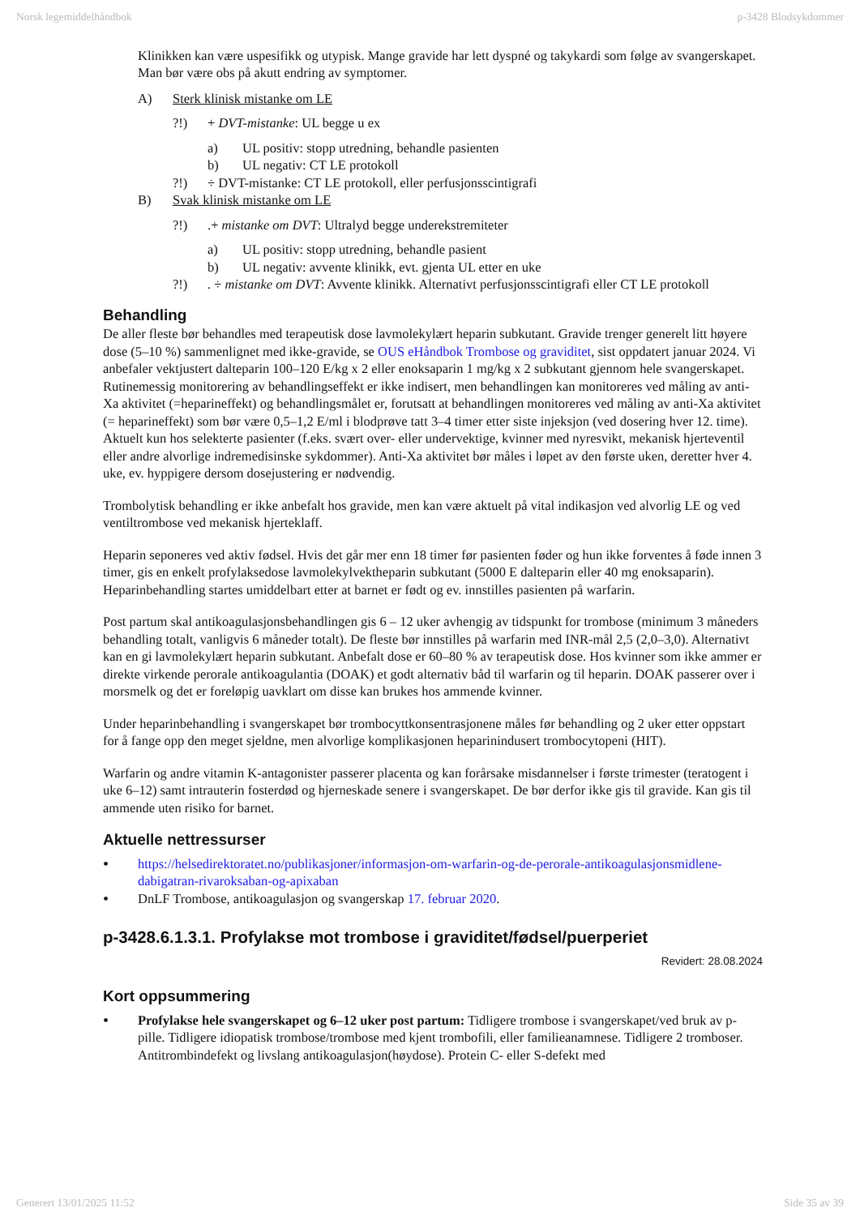Norsk legemiddelhåndbok p-3428 Blodsykdommer
Klinikken kan være uspesifikk og utypisk. Mange gravide har lett dyspné og takykardi som følge av svangerskapet. Man bør være obs på akutt endring av symptomer.
A) Sterk klinisk mistanke om LE
?!) + DVT-mistanke: UL begge u ex
a) UL positiv: stopp utredning, behandle pasienten
b) UL negativ: CT LE protokoll
?!) ÷ DVT-mistanke: CT LE protokoll, eller perfusjonsscintigrafi
B) Svak klinisk mistanke om LE
?!).+ mistanke om DVT: Ultralyd begge underekstremiteter
a) UL positiv: stopp utredning, behandle pasient
b) UL negativ: avvente klinikk, evt. gjenta UL etter en uke
?!). ÷ mistanke om DVT: Avvente klinikk. Alternativt perfusjonsscintigrafi eller CT LE protokoll
Behandling
De aller fleste bør behandles med terapeutisk dose lavmolekylært heparin subkutant. Gravide trenger generelt litt høyere dose (5–10 %) sammenlignet med ikke-gravide, se OUS eHåndbok Trombose og graviditet, sist oppdatert januar 2024. Vi anbefaler vektjustert dalteparin 100–120 E/kg x 2 eller enoksaparin 1 mg/kg x 2 subkutant gjennom hele svangerskapet. Rutinemessig monitorering av behandlingseffekt er ikke indisert, men behandlingen kan monitoreres ved måling av anti-Xa aktivitet (=heparineffekt) og behandlingsmålet er, forutsatt at behandlingen monitoreres ved måling av anti-Xa aktivitet (= heparineffekt) som bør være 0,5–1,2 E/ml i blodprøve tatt 3–4 timer etter siste injeksjon (ved dosering hver 12. time). Aktuelt kun hos selekterte pasienter (f.eks. svært over- eller undervektige, kvinner med nyresvikt, mekanisk hjerteventil eller andre alvorlige indremedisinske sykdommer). Anti-Xa aktivitet bør måles i løpet av den første uken, deretter hver 4. uke, ev. hyppigere dersom dosejustering er nødvendig.
Trombolytisk behandling er ikke anbefalt hos gravide, men kan være aktuelt på vital indikasjon ved alvorlig LE og ved ventiltrombose ved mekanisk hjerteklaff.
Heparin seponeres ved aktiv fødsel. Hvis det går mer enn 18 timer før pasienten føder og hun ikke forventes å føde innen 3 timer, gis en enkelt profylaksedose lavmolekylvektheparin subkutant (5000 E dalteparin eller 40 mg enoksaparin). Heparinbehandling startes umiddelbart etter at barnet er født og ev. innstilles pasienten på warfarin.
Post partum skal antikoagulasjonsbehandlingen gis 6 – 12 uker avhengig av tidspunkt for trombose (minimum 3 måneders behandling totalt, vanligvis 6 måneder totalt). De fleste bør innstilles på warfarin med INR-mål 2,5 (2,0–3,0). Alternativt kan en gi lavmolekylært heparin subkutant. Anbefalt dose er 60–80 % av terapeutisk dose. Hos kvinner som ikke ammer er direkte virkende perorale antikoagulantia (DOAK) et godt alternativ båd til warfarin og til heparin. DOAK passerer over i morsmelk og det er foreløpig uavklart om disse kan brukes hos ammende kvinner.
Under heparinbehandling i svangerskapet bør trombocyttkonsentrasjonene måles før behandling og 2 uker etter oppstart for å fange opp den meget sjeldne, men alvorlige komplikasjonen heparinindusert trombocytopeni (HIT).
Warfarin og andre vitamin K-antagonister passerer placenta og kan forårsake misdannelser i første trimester (teratogent i uke 6–12) samt intrauterin fosterdød og hjerneskade senere i svangerskapet. De bør derfor ikke gis til gravide. Kan gis til ammende uten risiko for barnet.
Aktuelle nettressurser
• https://helsedirektoratet.no/publikasjoner/informasjon-om-warfarin-og-de-perorale-antikoagulasjonsmidlene-dabigatran-rivaroksaban-og-apixaban
• DnLF Trombose, antikoagulasjon og svangerskap 17. februar 2020.
p-3428.6.1.3.1. Profylakse mot trombose i graviditet/fødsel/puerperiet
Revidert: 28.08.2024
Kort oppsummering
• Profylakse hele svangerskapet og 6–12 uker post partum: Tidligere trombose i svangerskapet/ved bruk av p-pille. Tidligere idiopatisk trombose/trombose med kjent trombofili, eller familieanamnese. Tidligere 2 tromboser. Antitrombindefekt og livslang antikoagulasjon(høydose). Protein C- eller S-defekt med
Generert 13/01/2025 11:52 Side 35 av 39